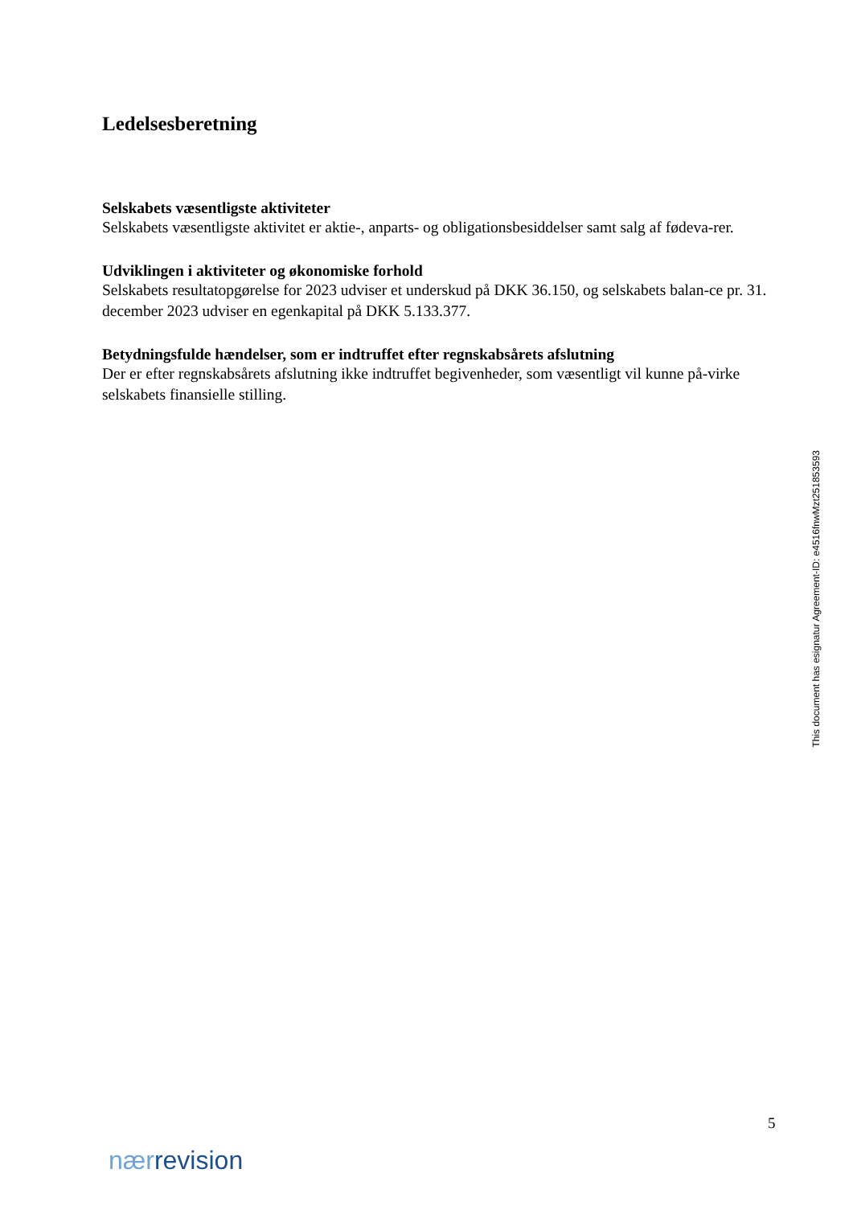Ledelsesberetning
Selskabets væsentligste aktiviteter
Selskabets væsentligste aktivitet er aktie-, anparts- og obligationsbesiddelser samt salg af fødeva-rer.
Udviklingen i aktiviteter og økonomiske forhold
Selskabets resultatopgørelse for 2023 udviser et underskud på DKK 36.150, og selskabets balan-ce pr. 31. december 2023 udviser en egenkapital på DKK 5.133.377.
Betydningsfulde hændelser, som er indtruffet efter regnskabsårets afslutning
Der er efter regnskabsårets afslutning ikke indtruffet begivenheder, som væsentligt vil kunne på-virke selskabets finansielle stilling.
This document has esignatur Agreement-ID: e4516fnwMzt251853593
5
nær revision